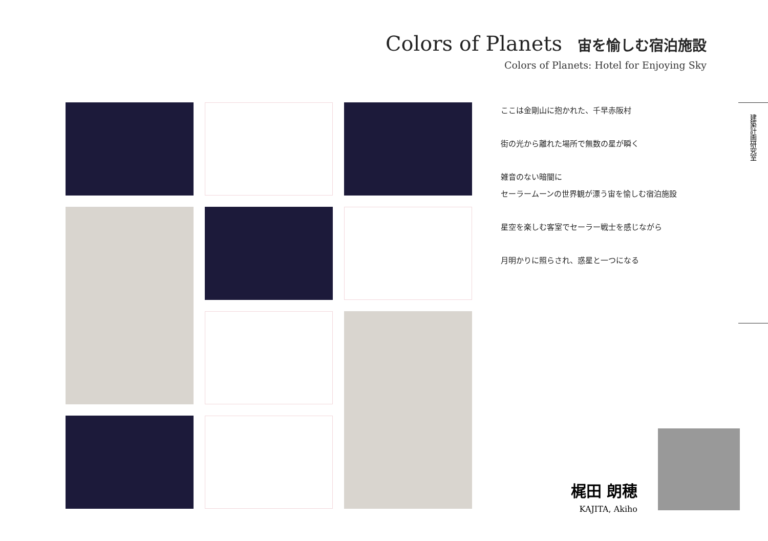Colors of Planets 宙を愉しむ宿泊施設
Colors of Planets: Hotel for Enjoying Sky
ここは金剛山に抱かれた、千早赤阪村
街の光から離れた場所で無数の星が瞬く
雑音のない暗闇に
セーラームーンの世界観が漂う宙を愉しむ宿泊施設
星空を楽しむ客室でセーラー戦士を感じながら
月明かりに照らされ、惑星と一つになる
建築計画研究室
梶田 朗穂
KAJITA, Akiho